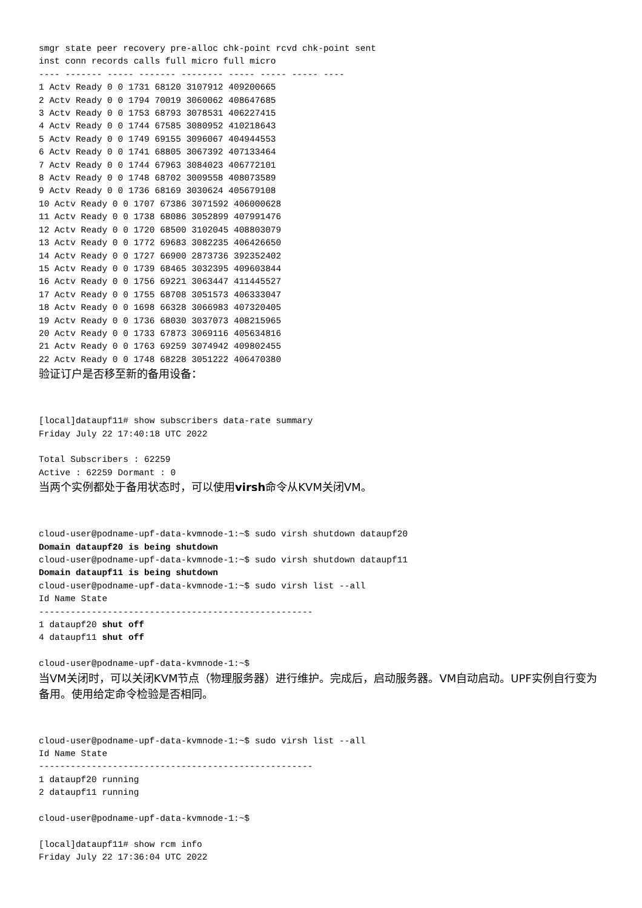smgr state peer recovery pre-alloc chk-point rcvd chk-point sent
inst conn records calls full micro full micro
---- ------- ----- ------- -------- ----- ----- ----- ----
1 Actv Ready 0 0 1731 68120 3107912 409200665
2 Actv Ready 0 0 1794 70019 3060062 408647685
3 Actv Ready 0 0 1753 68793 3078531 406227415
4 Actv Ready 0 0 1744 67585 3080952 410218643
5 Actv Ready 0 0 1749 69155 3096067 404944553
6 Actv Ready 0 0 1741 68805 3067392 407133464
7 Actv Ready 0 0 1744 67963 3084023 406772101
8 Actv Ready 0 0 1748 68702 3009558 408073589
9 Actv Ready 0 0 1736 68169 3030624 405679108
10 Actv Ready 0 0 1707 67386 3071592 406000628
11 Actv Ready 0 0 1738 68086 3052899 407991476
12 Actv Ready 0 0 1720 68500 3102045 408803079
13 Actv Ready 0 0 1772 69683 3082235 406426650
14 Actv Ready 0 0 1727 66900 2873736 392352402
15 Actv Ready 0 0 1739 68465 3032395 409603844
16 Actv Ready 0 0 1756 69221 3063447 411445527
17 Actv Ready 0 0 1755 68708 3051573 406333047
18 Actv Ready 0 0 1698 66328 3066983 407320405
19 Actv Ready 0 0 1736 68030 3037073 408215965
20 Actv Ready 0 0 1733 67873 3069116 405634816
21 Actv Ready 0 0 1763 69259 3074942 409802455
22 Actv Ready 0 0 1748 68228 3051222 406470380
验证订户是否移至新的备用设备：
[local]dataupf11# show subscribers data-rate summary
Friday July 22 17:40:18 UTC 2022

Total Subscribers : 62259
Active : 62259 Dormant : 0
当两个实例都处于备用状态时，可以使用virsh命令从KVM关闭VM。
cloud-user@podname-upf-data-kvmnode-1:~$ sudo virsh shutdown dataupf20
Domain dataupf20 is being shutdown
cloud-user@podname-upf-data-kvmnode-1:~$ sudo virsh shutdown dataupf11
Domain dataupf11 is being shutdown
cloud-user@podname-upf-data-kvmnode-1:~$ sudo virsh list --all
Id Name State
----------------------------------------------------
1 dataupf20 shut off
4 dataupf11 shut off

cloud-user@podname-upf-data-kvmnode-1:~$
当VM关闭时，可以关闭KVM节点（物理服务器）进行维护。完成后，启动服务器。VM自动启动。UPF实例自行变为备用。使用给定命令检验是否相同。
cloud-user@podname-upf-data-kvmnode-1:~$ sudo virsh list --all
Id Name State
----------------------------------------------------
1 dataupf20 running
2 dataupf11 running

cloud-user@podname-upf-data-kvmnode-1:~$

[local]dataupf11# show rcm info
Friday July 22 17:36:04 UTC 2022